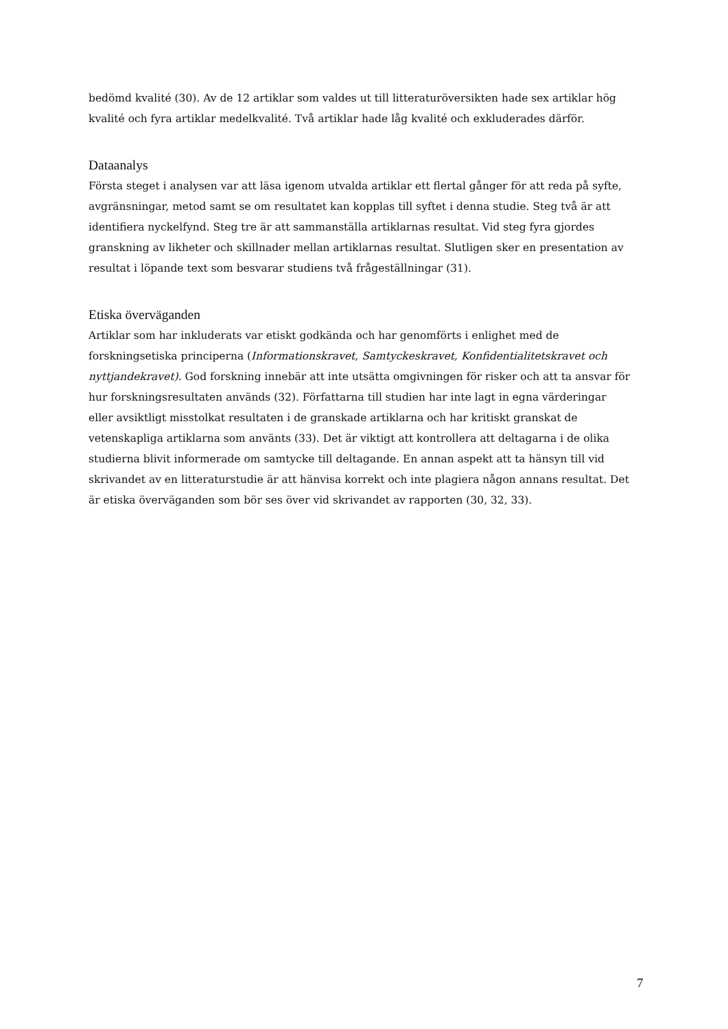bedömd kvalité (30). Av de 12 artiklar som valdes ut till litteraturöversikten hade sex artiklar hög kvalité och fyra artiklar medelkvalité. Två artiklar hade låg kvalité och exkluderades därför.
Dataanalys
Första steget i analysen var att läsa igenom utvalda artiklar ett flertal gånger för att reda på syfte, avgränsningar, metod samt se om resultatet kan kopplas till syftet i denna studie. Steg två är att identifiera nyckelfynd. Steg tre är att sammanställa artiklarnas resultat. Vid steg fyra gjordes granskning av likheter och skillnader mellan artiklarnas resultat. Slutligen sker en presentation av resultat i löpande text som besvarar studiens två frågeställningar (31).
Etiska överväganden
Artiklar som har inkluderats var etiskt godkända och har genomförts i enlighet med de forskningsetiska principerna (Informationskravet, Samtyckeskravet, Konfidentialitetskravet och nyttjandekravet). God forskning innebär att inte utsätta omgivningen för risker och att ta ansvar för hur forskningsresultaten används (32). Författarna till studien har inte lagt in egna värderingar eller avsiktligt misstolkat resultaten i de granskade artiklarna och har kritiskt granskat de vetenskapliga artiklarna som använts (33). Det är viktigt att kontrollera att deltagarna i de olika studierna blivit informerade om samtycke till deltagande. En annan aspekt att ta hänsyn till vid skrivandet av en litteraturstudie är att hänvisa korrekt och inte plagiera någon annans resultat. Det är etiska överväganden som bör ses över vid skrivandet av rapporten (30, 32, 33).
7